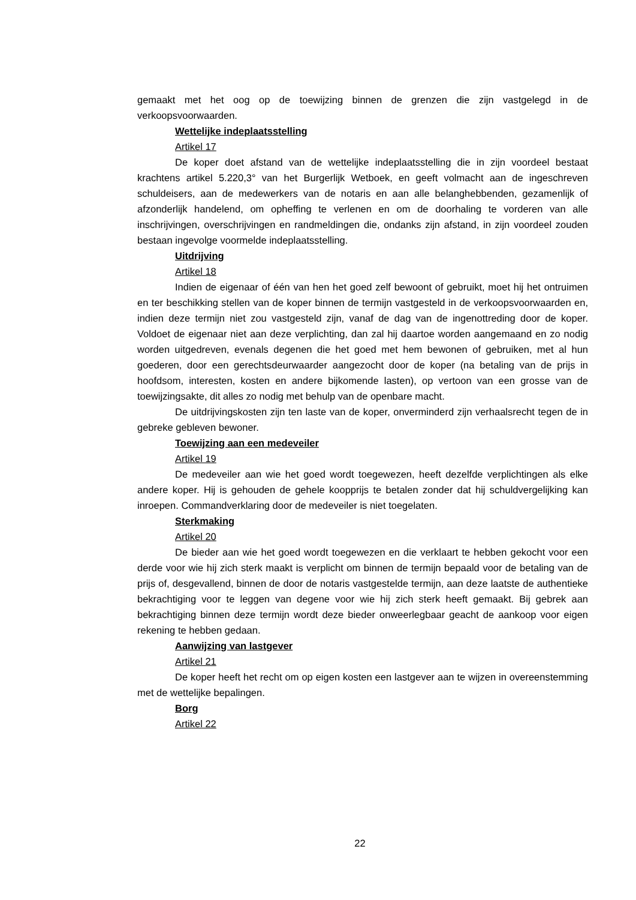gemaakt met het oog op de toewijzing binnen de grenzen die zijn vastgelegd in de verkoopsvoorwaarden.
Wettelijke indeplaatsstelling
Artikel 17
De koper doet afstand van de wettelijke indeplaatsstelling die in zijn voordeel bestaat krachtens artikel 5.220,3° van het Burgerlijk Wetboek, en geeft volmacht aan de ingeschreven schuldeisers, aan de medewerkers van de notaris en aan alle belanghebbenden, gezamenlijk of afzonderlijk handelend, om opheffing te verlenen en om de doorhaling te vorderen van alle inschrijvingen, overschrijvingen en randmeldingen die, ondanks zijn afstand, in zijn voordeel zouden bestaan ingevolge voormelde indeplaatsstelling.
Uitdrijving
Artikel 18
Indien de eigenaar of één van hen het goed zelf bewoont of gebruikt, moet hij het ontruimen en ter beschikking stellen van de koper binnen de termijn vastgesteld in de verkoopsvoorwaarden en, indien deze termijn niet zou vastgesteld zijn, vanaf de dag van de ingenottreding door de koper. Voldoet de eigenaar niet aan deze verplichting, dan zal hij daartoe worden aangemaand en zo nodig worden uitgedreven, evenals degenen die het goed met hem bewonen of gebruiken, met al hun goederen, door een gerechtsdeurwaarder aangezocht door de koper (na betaling van de prijs in hoofdsom, interesten, kosten en andere bijkomende lasten), op vertoon van een grosse van de toewijzingsakte, dit alles zo nodig met behulp van de openbare macht.
De uitdrijvingskosten zijn ten laste van de koper, onverminderd zijn verhaalsrecht tegen de in gebreke gebleven bewoner.
Toewijzing aan een medeveiler
Artikel 19
De medeveiler aan wie het goed wordt toegewezen, heeft dezelfde verplichtingen als elke andere koper. Hij is gehouden de gehele koopprijs te betalen zonder dat hij schuldvergelijking kan inroepen. Commandverklaring door de medeveiler is niet toegelaten.
Sterkmaking
Artikel 20
De bieder aan wie het goed wordt toegewezen en die verklaart te hebben gekocht voor een derde voor wie hij zich sterk maakt is verplicht om binnen de termijn bepaald voor de betaling van de prijs of, desgevallend, binnen de door de notaris vastgestelde termijn, aan deze laatste de authentieke bekrachtiging voor te leggen van degene voor wie hij zich sterk heeft gemaakt. Bij gebrek aan bekrachtiging binnen deze termijn wordt deze bieder onweerlegbaar geacht de aankoop voor eigen rekening te hebben gedaan.
Aanwijzing van lastgever
Artikel 21
De koper heeft het recht om op eigen kosten een lastgever aan te wijzen in overeenstemming met de wettelijke bepalingen.
Borg
Artikel 22
22